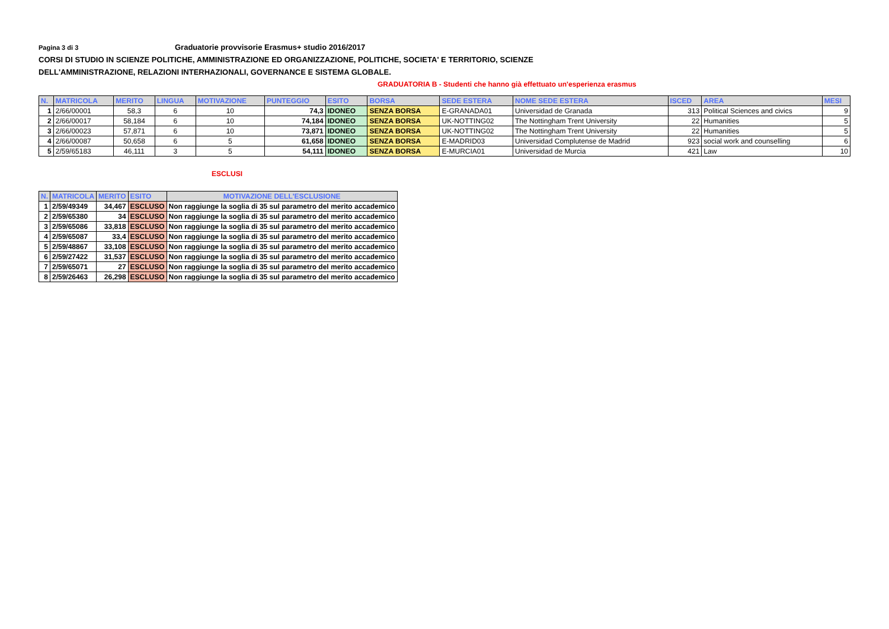Pagina 3 di 3 Graduatorie provvisorie Erasmus+ studio 2016/2017
CORSI DI STUDIO IN SCIENZE POLITICHE, AMMINISTRAZIONE ED ORGANIZZAZIONE, POLITICHE, SOCIETA' E TERRITORIO, SCIENZE
DELL'AMMINISTRAZIONE, RELAZIONI INTERHAZIONALI, GOVERNANCE E SISTEMA GLOBALE.
GRADUATORIA B - Studenti che hanno già effettuato un'esperienza erasmus
| N. | MATRICOLA | MERITO | LINGUA | MOTIVAZIONE | PUNTEGGIO | ESITO | BORSA | SEDE ESTERA | NOME SEDE ESTERA | ISCED | AREA | MESI |
| --- | --- | --- | --- | --- | --- | --- | --- | --- | --- | --- | --- | --- |
| 1 | 2/66/00001 | 58,3 | 6 | 10 | 74,3 | IDONEO | SENZA BORSA | E-GRANADA01 | Universidad de Granada | 313 | Political Sciences and civics | 9 |
| 2 | 2/66/00017 | 58,184 | 6 | 10 | 74,184 | IDONEO | SENZA BORSA | UK-NOTTING02 | The Nottingham Trent University | 22 | Humanities | 5 |
| 3 | 2/66/00023 | 57,871 | 6 | 10 | 73,871 | IDONEO | SENZA BORSA | UK-NOTTING02 | The Nottingham Trent University | 22 | Humanities | 5 |
| 4 | 2/66/00087 | 50,658 | 6 | 5 | 61,658 | IDONEO | SENZA BORSA | E-MADRID03 | Universidad Complutense de Madrid | 923 | social work and counselling | 6 |
| 5 | 2/59/65183 | 46,111 | 3 | 5 | 54,111 | IDONEO | SENZA BORSA | E-MURCIA01 | Universidad de Murcia | 421 | Law | 10 |
ESCLUSI
| N. | MATRICOLA | MERITO | ESITO | MOTIVAZIONE DELL'ESCLUSIONE |
| --- | --- | --- | --- | --- |
| 1 | 2/59/49349 | 34,467 | ESCLUSO | Non raggiunge la soglia di 35 sul parametro del merito accademico |
| 2 | 2/59/65380 | 34 | ESCLUSO | Non raggiunge la soglia di 35 sul parametro del merito accademico |
| 3 | 2/59/65086 | 33,818 | ESCLUSO | Non raggiunge la soglia di 35 sul parametro del merito accademico |
| 4 | 2/59/65087 | 33,4 | ESCLUSO | Non raggiunge la soglia di 35 sul parametro del merito accademico |
| 5 | 2/59/48867 | 33,108 | ESCLUSO | Non raggiunge la soglia di 35 sul parametro del merito accademico |
| 6 | 2/59/27422 | 31,537 | ESCLUSO | Non raggiunge la soglia di 35 sul parametro del merito accademico |
| 7 | 2/59/65071 | 27 | ESCLUSO | Non raggiunge la soglia di 35 sul parametro del merito accademico |
| 8 | 2/59/26463 | 26,298 | ESCLUSO | Non raggiunge la soglia di 35 sul parametro del merito accademico |